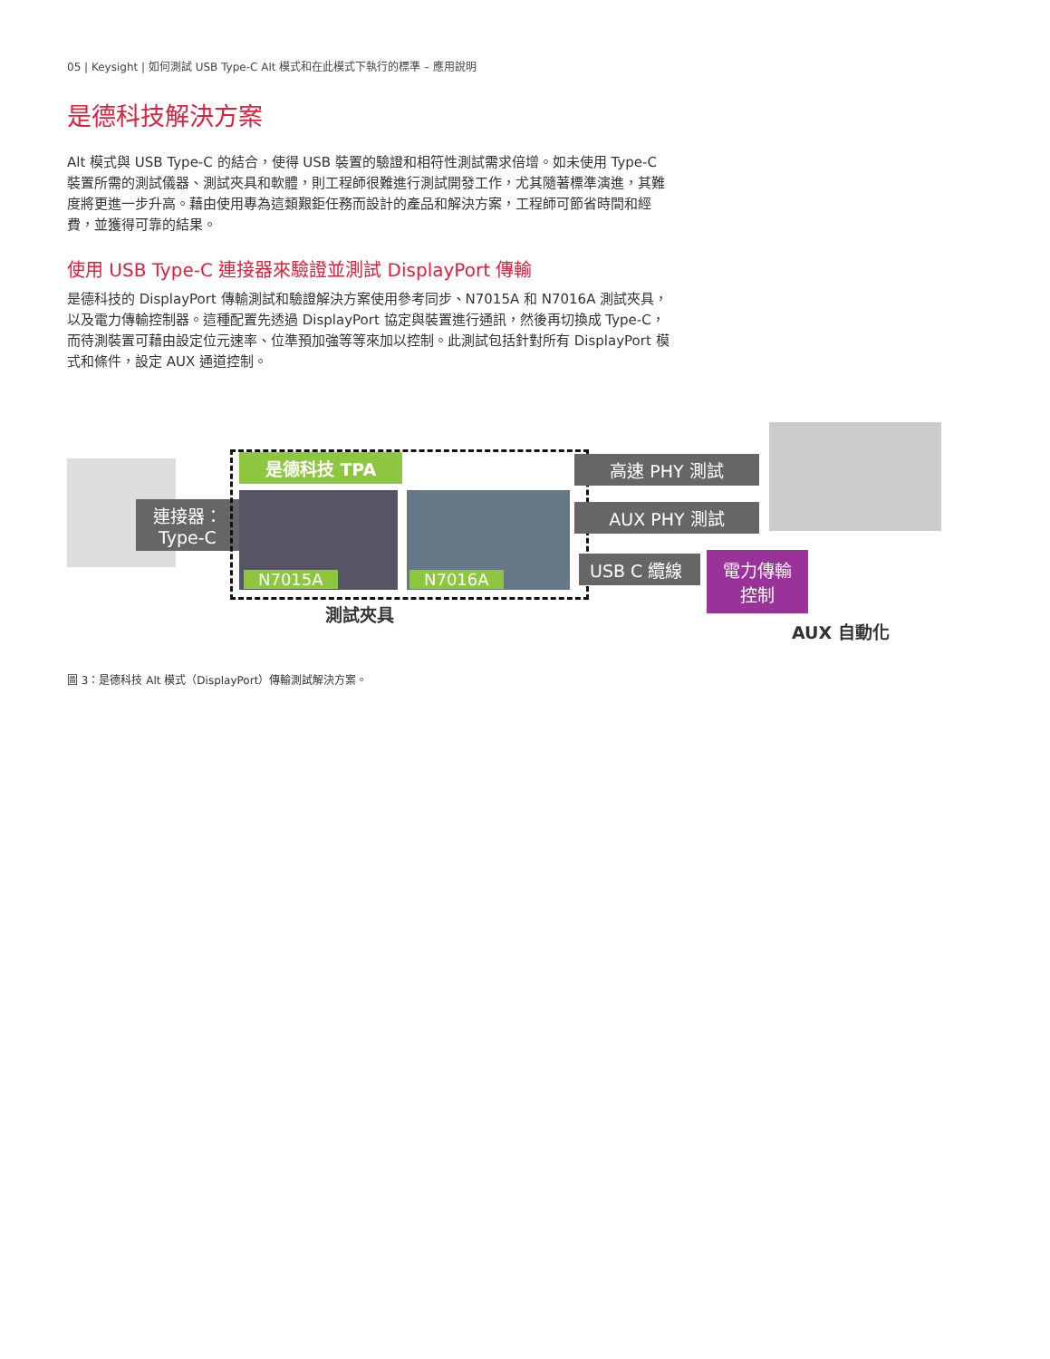05 | Keysight | 如何測試 USB Type-C Alt 模式和在此模式下執行的標準 – 應用說明
是德科技解決方案
Alt 模式與 USB Type-C 的結合，使得 USB 裝置的驗證和相符性測試需求倍增。如未使用 Type-C 裝置所需的測試儀器、測試夾具和軟體，則工程師很難進行測試開發工作，尤其隨著標準演進，其難度將更進一步升高。藉由使用專為這類艱鉅任務而設計的產品和解決方案，工程師可節省時間和經費，並獲得可靠的結果。
使用 USB Type-C 連接器來驗證並測試 DisplayPort 傳輸
是德科技的 DisplayPort 傳輸測試和驗證解決方案使用參考同步、N7015A 和 N7016A 測試夾具，以及電力傳輸控制器。這種配置先透過 DisplayPort 協定與裝置進行通訊，然後再切換成 Type-C，而待測裝置可藉由設定位元速率、位準預加強等等來加以控制。此測試包括針對所有 DisplayPort 模式和條件，設定 AUX 通道控制。
連接器：
Type-C
是德科技 TPA
N7015A N7016A
測試夾具
高速 PHY 測試
AUX PHY 測試
USB C 纜線
電力傳輸
控制
AUX 自動化
圖 3：是德科技 Alt 模式（DisplayPort）傳輸測試解決方案。